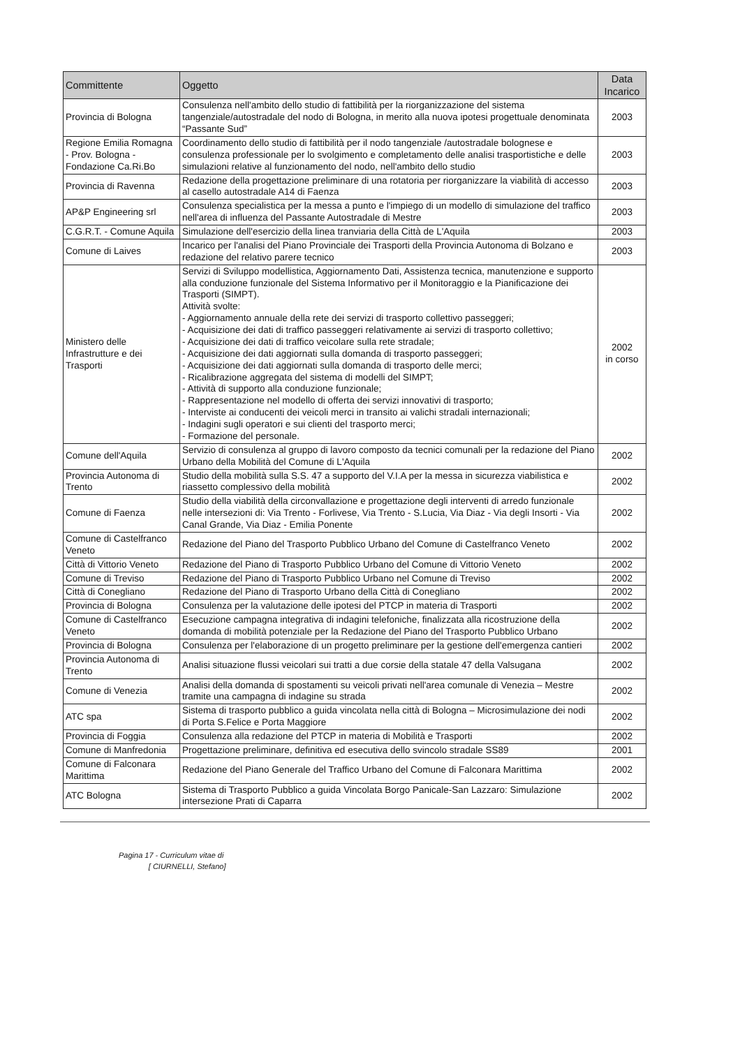| Committente | Oggetto | Data Incarico |
| --- | --- | --- |
| Provincia di Bologna | Consulenza nell'ambito dello studio di fattibilità per la riorganizzazione del sistema tangenziale/autostradale del nodo di Bologna, in merito alla nuova ipotesi progettuale denominata “Passante Sud” | 2003 |
| Regione Emilia Romagna - Prov. Bologna - Fondazione Ca.Ri.Bo | Coordinamento dello studio di fattibilità per il nodo tangenziale /autostradale bolognese e consulenza professionale per lo svolgimento e completamento delle analisi trasportistiche e delle simulazioni relative al funzionamento del nodo, nell'ambito dello studio | 2003 |
| Provincia di Ravenna | Redazione della progettazione preliminare di una rotatoria per riorganizzare la viabilità di accesso al casello autostradale A14 di Faenza | 2003 |
| AP&P Engineering srl | Consulenza specialistica per la messa a punto e l'impiego di un modello di simulazione del traffico nell'area di influenza del Passante Autostradale di Mestre | 2003 |
| C.G.R.T. - Comune Aquila | Simulazione dell'esercizio della linea tranviaria della Città de L'Aquila | 2003 |
| Comune di Laives | Incarico per l'analisi del Piano Provinciale dei Trasporti della Provincia Autonoma di Bolzano e redazione del relativo parere tecnico | 2003 |
| Ministero delle Infrastrutture e dei Trasporti | Servizi di Sviluppo modellistica, Aggiornamento Dati, Assistenza tecnica, manutenzione e supporto alla conduzione funzionale del Sistema Informativo per il Monitoraggio e la Pianificazione dei Trasporti (SIMPT). Attività svolte: - Aggiornamento annuale della rete dei servizi di trasporto collettivo passeggeri; - Acquisizione dei dati di traffico passeggeri relativamente ai servizi di trasporto collettivo; - Acquisizione dei dati di traffico veicolare sulla rete stradale; - Acquisizione dei dati aggiornati sulla domanda di trasporto passeggeri; - Acquisizione dei dati aggiornati sulla domanda di trasporto delle merci; - Ricalibrazione aggregata del sistema di modelli del SIMPT; - Attività di supporto alla conduzione funzionale; - Rappresentazione nel modello di offerta dei servizi innovativi di trasporto; - Interviste ai conducenti dei veicoli merci in transito ai valichi stradali internazionali; - Indagini sugli operatori e sui clienti del trasporto merci; - Formazione del personale. | 2002 in corso |
| Comune dell'Aquila | Servizio di consulenza al gruppo di lavoro composto da tecnici comunali per la redazione del Piano Urbano della Mobilità del Comune di L'Aquila | 2002 |
| Provincia Autonoma di Trento | Studio della mobilità sulla S.S. 47 a supporto del V.I.A per la messa in sicurezza viabilistica e riassetto complessivo della mobilità | 2002 |
| Comune di Faenza | Studio della viabilità della circonvallazione e progettazione degli interventi di arredo funzionale nelle intersezioni di: Via Trento - Forlivese, Via Trento - S.Lucia, Via Diaz - Via degli Insorti - Via Canal Grande, Via Diaz - Emilia Ponente | 2002 |
| Comune di Castelfranco Veneto | Redazione del Piano del Trasporto Pubblico Urbano del Comune di Castelfranco Veneto | 2002 |
| Città di Vittorio Veneto | Redazione del Piano di Trasporto Pubblico Urbano del Comune di Vittorio Veneto | 2002 |
| Comune di Treviso | Redazione del Piano di Trasporto Pubblico Urbano nel Comune di Treviso | 2002 |
| Città di Conegliano | Redazione del Piano di Trasporto Urbano della Città di Conegliano | 2002 |
| Provincia di Bologna | Consulenza per la valutazione delle ipotesi del PTCP in materia di Trasporti | 2002 |
| Comune di Castelfranco Veneto | Esecuzione campagna integrativa di indagini telefoniche, finalizzata alla ricostruzione della domanda di mobilità potenziale per la Redazione del Piano del Trasporto Pubblico Urbano | 2002 |
| Provincia di Bologna | Consulenza per l'elaborazione di un progetto preliminare per la gestione dell'emergenza cantieri | 2002 |
| Provincia Autonoma di Trento | Analisi situazione flussi veicolari sui tratti a due corsie della statale 47 della Valsugana | 2002 |
| Comune di Venezia | Analisi della domanda di spostamenti su veicoli privati nell'area comunale di Venezia – Mestre tramite una campagna di indagine su strada | 2002 |
| ATC spa | Sistema di trasporto pubblico a guida vincolata nella città di Bologna – Microsimulazione dei nodi di Porta S.Felice e Porta Maggiore | 2002 |
| Provincia di Foggia | Consulenza alla redazione del PTCP in materia di Mobilità e Trasporti | 2002 |
| Comune di Manfredonia | Progettazione preliminare, definitiva ed esecutiva dello svincolo stradale SS89 | 2001 |
| Comune di Falconara Marittima | Redazione del Piano Generale del Traffico Urbano del Comune di Falconara Marittima | 2002 |
| ATC Bologna | Sistema di Trasporto Pubblico a guida Vincolata Borgo Panicale-San Lazzaro: Simulazione intersezione Prati di Caparra | 2002 |
Pagina 17 - Curriculum vitae di
[ CIURNELLI, Stefano]